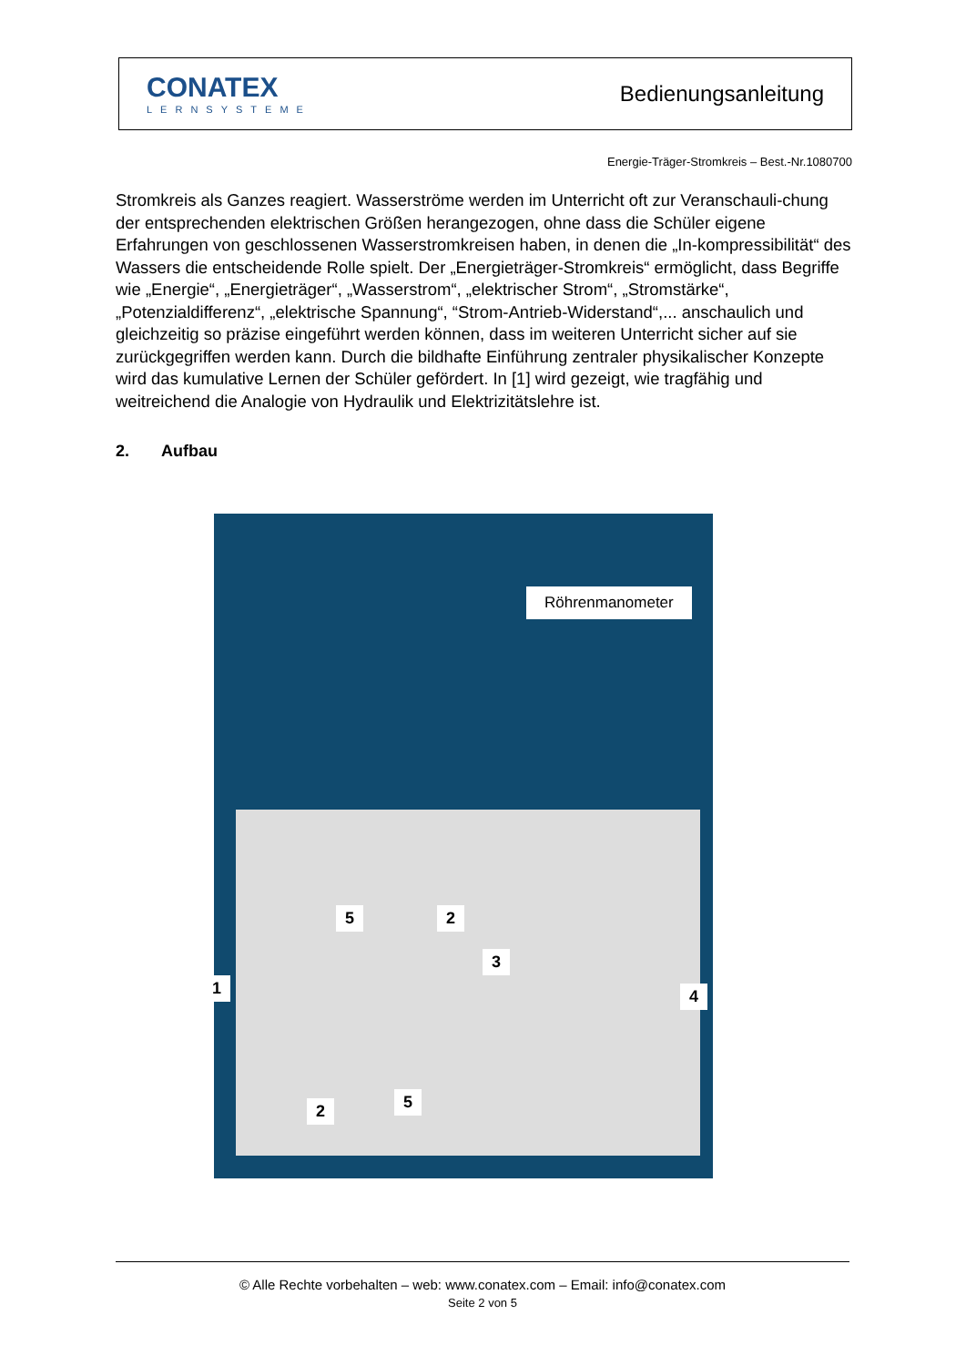CONATEX
LERNSYSTEME
Bedienungsanleitung
Energie-Träger-Stromkreis – Best.-Nr.1080700
Stromkreis als Ganzes reagiert. Wasserströme werden im Unterricht oft zur Veranschauli-chung der entsprechenden elektrischen Größen herangezogen, ohne dass die Schüler eigene Erfahrungen von geschlossenen Wasserstromkreisen haben, in denen die „In-kompressibilität“ des Wassers die entscheidende Rolle spielt. Der „Energieträger-Stromkreis“ ermöglicht, dass Begriffe wie „Energie“, „Energieträger“, „Wasserstrom“, „elektrischer Strom“, „Stromstärke“, „Potenzialdifferenz“, „elektrische Spannung“, “Strom-Antrieb-Widerstand“,... anschaulich und gleichzeitig so präzise eingeführt werden können, dass im weiteren Unterricht sicher auf sie zurückgegriffen werden kann. Durch die bildhafte Einführung zentraler physikalischer Konzepte wird das kumulative Lernen der Schüler gefördert. In [1] wird gezeigt, wie tragfähig und weitreichend die Analogie von Hydraulik und Elektrizitätslehre ist.
2. Aufbau
Röhrenmanometer
1
5 2
3
4
2 5
© Alle Rechte vorbehalten – web: www.conatex.com – Email: info@conatex.com
Seite 2 von 5